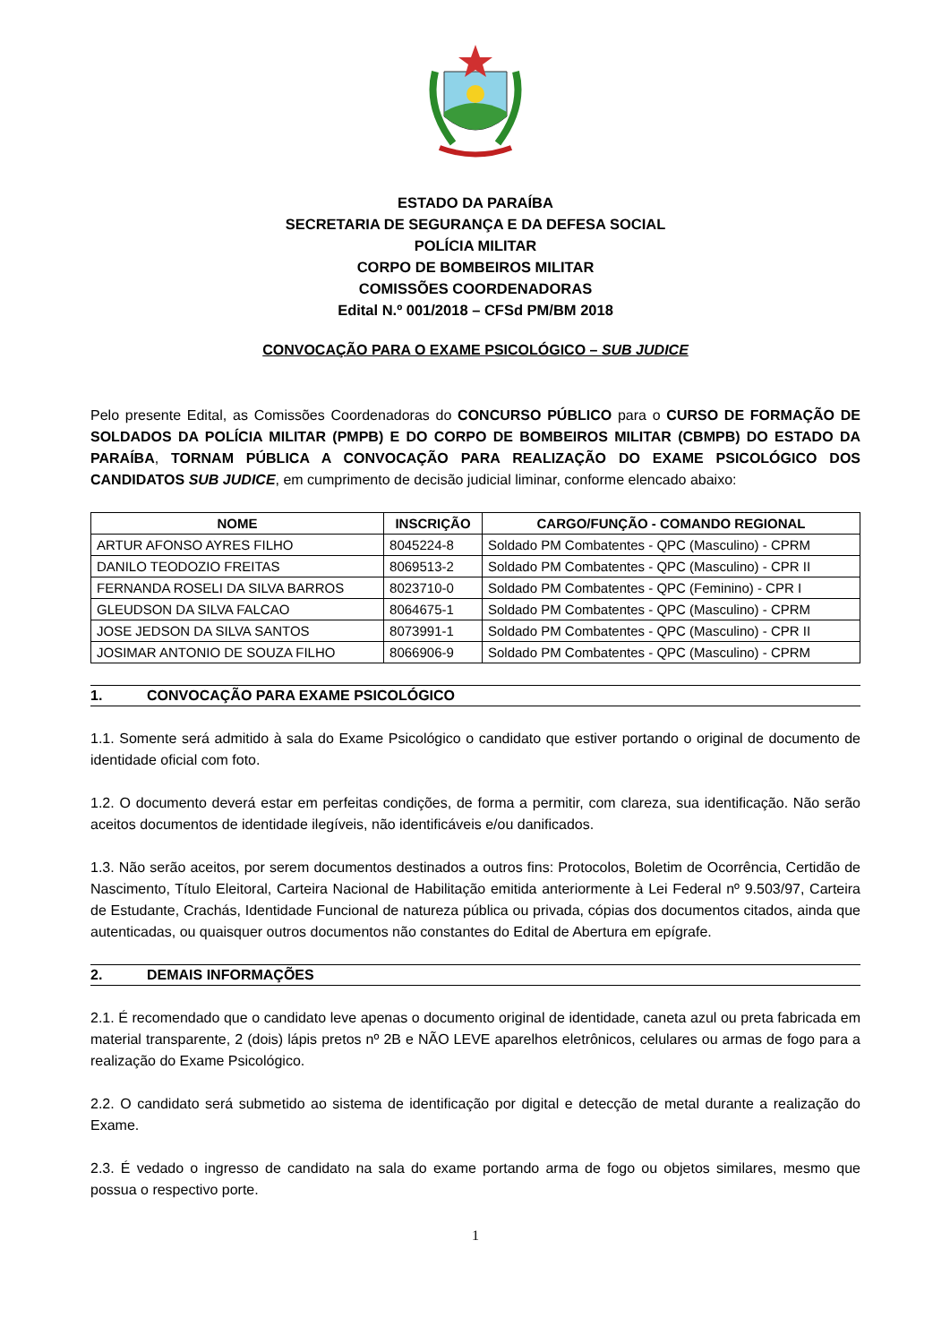ESTADO DA PARAÍBA
SECRETARIA DE SEGURANÇA E DA DEFESA SOCIAL
POLÍCIA MILITAR
CORPO DE BOMBEIROS MILITAR
COMISSÕES COORDENADORAS
Edital N.º 001/2018 – CFSd PM/BM 2018
CONVOCAÇÃO PARA O EXAME PSICOLÓGICO – SUB JUDICE
Pelo presente Edital, as Comissões Coordenadoras do CONCURSO PÚBLICO para o CURSO DE FORMAÇÃO DE SOLDADOS DA POLÍCIA MILITAR (PMPB) E DO CORPO DE BOMBEIROS MILITAR (CBMPB) DO ESTADO DA PARAÍBA, TORNAM PÚBLICA A CONVOCAÇÃO PARA REALIZAÇÃO DO EXAME PSICOLÓGICO DOS CANDIDATOS SUB JUDICE, em cumprimento de decisão judicial liminar, conforme elencado abaixo:
| NOME | INSCRIÇÃO | CARGO/FUNÇÃO - COMANDO REGIONAL |
| --- | --- | --- |
| ARTUR AFONSO AYRES FILHO | 8045224-8 | Soldado PM Combatentes - QPC (Masculino) - CPRM |
| DANILO TEODOZIO FREITAS | 8069513-2 | Soldado PM Combatentes - QPC (Masculino) - CPR II |
| FERNANDA ROSELI DA SILVA BARROS | 8023710-0 | Soldado PM Combatentes - QPC (Feminino) - CPR I |
| GLEUDSON DA SILVA FALCAO | 8064675-1 | Soldado PM Combatentes - QPC (Masculino) - CPRM |
| JOSE JEDSON DA SILVA SANTOS | 8073991-1 | Soldado PM Combatentes - QPC (Masculino) - CPR II |
| JOSIMAR ANTONIO DE SOUZA FILHO | 8066906-9 | Soldado PM Combatentes - QPC (Masculino) - CPRM |
1. CONVOCAÇÃO PARA EXAME PSICOLÓGICO
1.1. Somente será admitido à sala do Exame Psicológico o candidato que estiver portando o original de documento de identidade oficial com foto.
1.2. O documento deverá estar em perfeitas condições, de forma a permitir, com clareza, sua identificação. Não serão aceitos documentos de identidade ilegíveis, não identificáveis e/ou danificados.
1.3. Não serão aceitos, por serem documentos destinados a outros fins: Protocolos, Boletim de Ocorrência, Certidão de Nascimento, Título Eleitoral, Carteira Nacional de Habilitação emitida anteriormente à Lei Federal nº 9.503/97, Carteira de Estudante, Crachás, Identidade Funcional de natureza pública ou privada, cópias dos documentos citados, ainda que autenticadas, ou quaisquer outros documentos não constantes do Edital de Abertura em epígrafe.
2. DEMAIS INFORMAÇÕES
2.1. É recomendado que o candidato leve apenas o documento original de identidade, caneta azul ou preta fabricada em material transparente, 2 (dois) lápis pretos nº 2B e NÃO LEVE aparelhos eletrônicos, celulares ou armas de fogo para a realização do Exame Psicológico.
2.2. O candidato será submetido ao sistema de identificação por digital e detecção de metal durante a realização do Exame.
2.3. É vedado o ingresso de candidato na sala do exame portando arma de fogo ou objetos similares, mesmo que possua o respectivo porte.
1